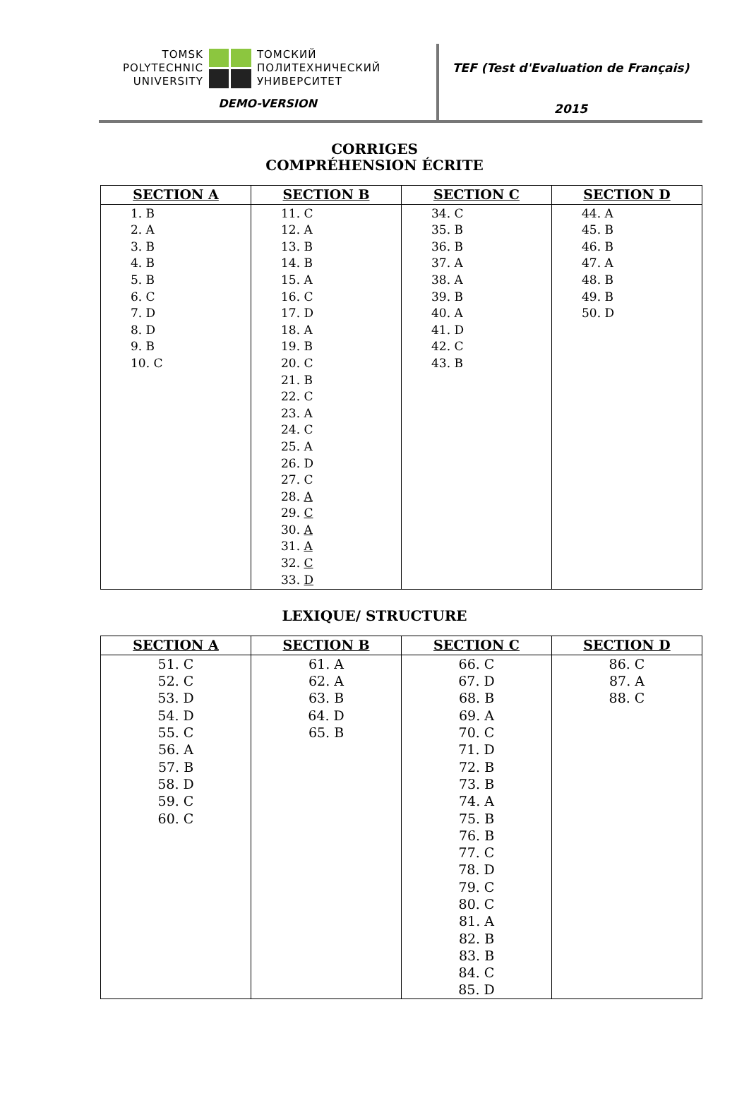TOMSK
POLYTECHNIC
UNIVERSITY
ТОМСКИЙ
ПОЛИТЕХНИЧЕСКИЙ
УНИВЕРСИТЕТ
DEMO-VERSION
TEF (Test d'Evaluation de Français)
2015
CORRIGES
COMPRÉHENSION ÉCRITE
| SECTION A | SECTION B | SECTION C | SECTION D |
| --- | --- | --- | --- |
| 1. B 2. A 3. B 4. B 5. B 6. C 7. D 8. D 9. B 10. C | 11. C 12. A 13. B 14. B 15. A 16. C 17. D 18. A 19. B 20. C 21. B 22. C 23. A 24. C 25. A 26. D 27. C 28. A 29. C 30. A 31. A 32. C 33. D | 34. C 35. B 36. B 37. A 38. A 39. B 40. A 41. D 42. C 43. B | 44. A 45. B 46. B 47. A 48. B 49. B 50. D |
LEXIQUE/ STRUCTURE
| SECTION A | SECTION B | SECTION C | SECTION D |
| --- | --- | --- | --- |
| 51. C 52. C 53. D 54. D 55. C 56. A 57. B 58. D 59. C 60. C | 61. A 62. A 63. B 64. D 65. B | 66. C 67. D 68. B 69. A 70. C 71. D 72. B 73. B 74. A 75. B 76. B 77. C 78. D 79. C 80. C 81. A 82. B 83. B 84. C 85. D | 86. C 87. A 88. C |